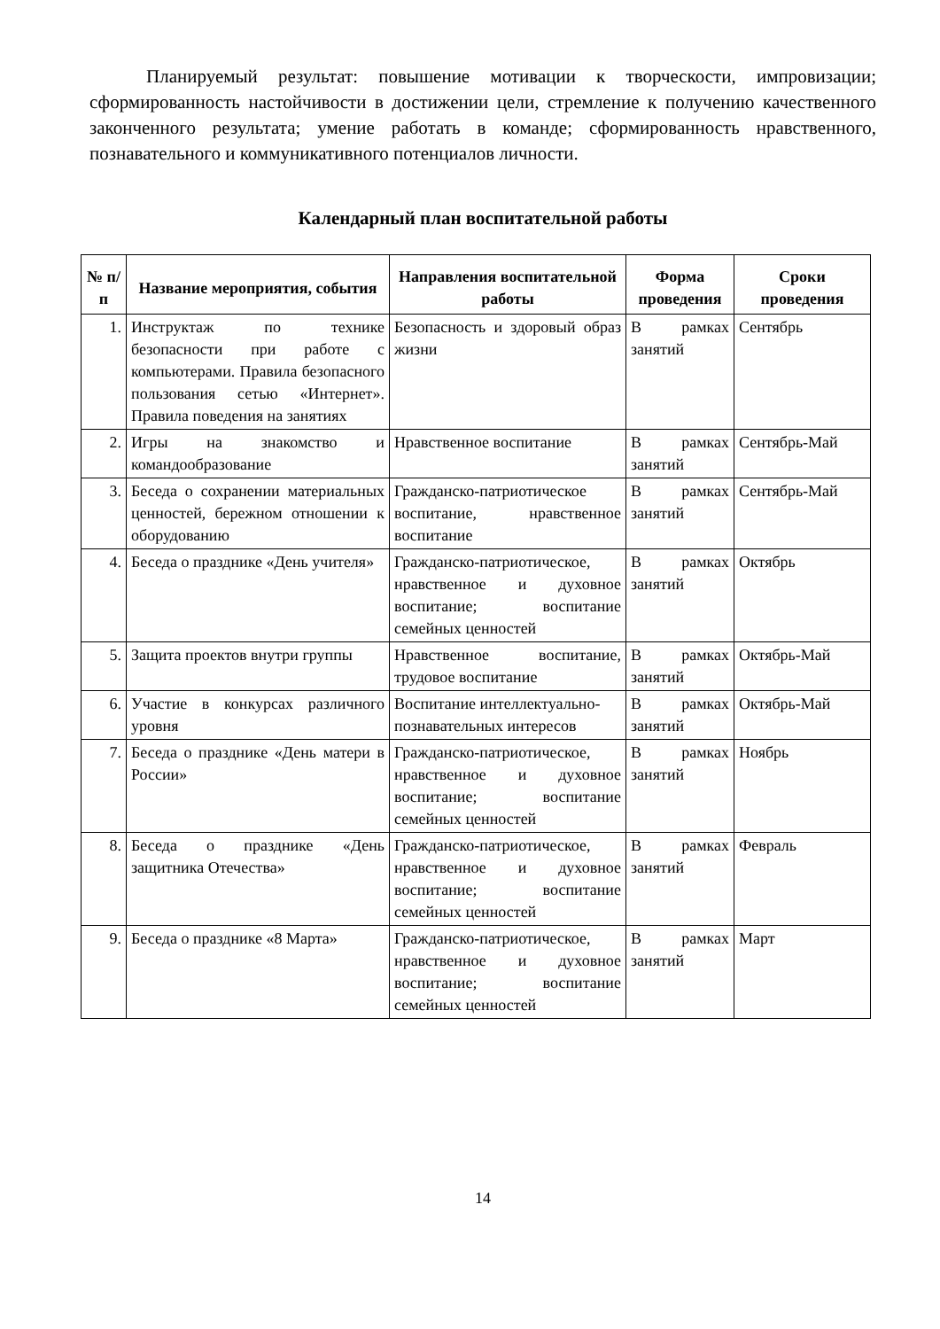Планируемый результат: повышение мотивации к творческости, импровизации; сформированность настойчивости в достижении цели, стремление к получению качественного законченного результата; умение работать в команде; сформированность нравственного, познавательного и коммуникативного потенциалов личности.
Календарный план воспитательной работы
| № п/п | Название мероприятия, события | Направления воспитательной работы | Форма проведения | Сроки проведения |
| --- | --- | --- | --- | --- |
| 1. | Инструктаж по технике безопасности при работе с компьютерами. Правила безопасного пользования сетью «Интернет». Правила поведения на занятиях | Безопасность и здоровый образ жизни | В рамках занятий | Сентябрь |
| 2. | Игры на знакомство и командообразование | Нравственное воспитание | В рамках занятий | Сентябрь-Май |
| 3. | Беседа о сохранении материальных ценностей, бережном отношении к оборудованию | Гражданско-патриотическое воспитание, нравственное воспитание | В рамках занятий | Сентябрь-Май |
| 4. | Беседа о празднике «День учителя» | Гражданско-патриотическое, нравственное и духовное воспитание; воспитание семейных ценностей | В рамках занятий | Октябрь |
| 5. | Защита проектов внутри группы | Нравственное воспитание, трудовое воспитание | В рамках занятий | Октябрь-Май |
| 6. | Участие в конкурсах различного уровня | Воспитание интеллектуально-познавательных интересов | В рамках занятий | Октябрь-Май |
| 7. | Беседа о празднике «День матери в России» | Гражданско-патриотическое, нравственное и духовное воспитание; воспитание семейных ценностей | В рамках занятий | Ноябрь |
| 8. | Беседа о празднике «День защитника Отечества» | Гражданско-патриотическое, нравственное и духовное воспитание; воспитание семейных ценностей | В рамках занятий | Февраль |
| 9. | Беседа о празднике «8 Марта» | Гражданско-патриотическое, нравственное и духовное воспитание; воспитание семейных ценностей | В рамках занятий | Март |
14